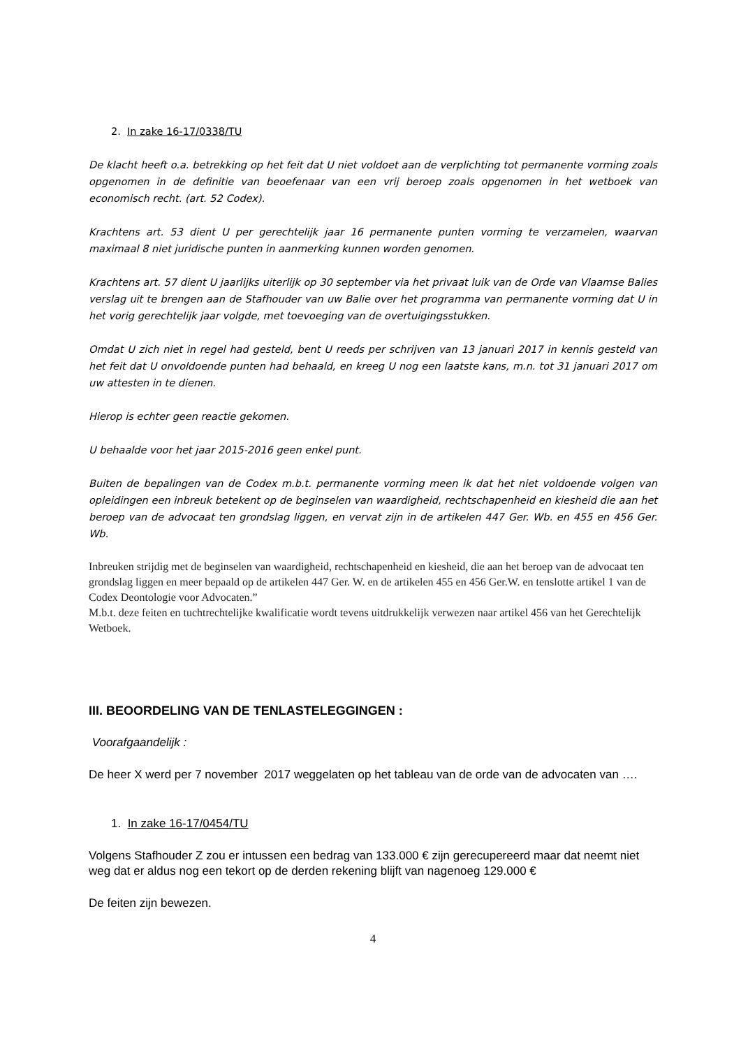2. In zake 16-17/0338/TU
De klacht heeft o.a. betrekking op het feit dat U niet voldoet aan de verplichting tot permanente vorming zoals opgenomen in de definitie van beoefenaar van een vrij beroep zoals opgenomen in het wetboek van economisch recht. (art. 52 Codex).
Krachtens art. 53 dient U per gerechtelijk jaar 16 permanente punten vorming te verzamelen, waarvan maximaal 8 niet juridische punten in aanmerking kunnen worden genomen.
Krachtens art. 57 dient U jaarlijks uiterlijk op 30 september via het privaat luik van de Orde van Vlaamse Balies verslag uit te brengen aan de Stafhouder van uw Balie over het programma van permanente vorming dat U in het vorig gerechtelijk jaar volgde, met toevoeging van de overtuigingsstukken.
Omdat U zich niet in regel had gesteld, bent U reeds per schrijven van 13 januari 2017 in kennis gesteld van het feit dat U onvoldoende punten had behaald, en kreeg U nog een laatste kans, m.n. tot 31 januari 2017 om uw attesten in te dienen.
Hierop is echter geen reactie gekomen.
U behaalde voor het jaar 2015-2016 geen enkel punt.
Buiten de bepalingen van de Codex m.b.t. permanente vorming meen ik dat het niet voldoende volgen van opleidingen een inbreuk betekent op de beginselen van waardigheid, rechtschapenheid en kiesheid die aan het beroep van de advocaat ten grondslag liggen, en vervat zijn in de artikelen 447 Ger. Wb. en 455 en 456 Ger. Wb.
Inbreuken strijdig met de beginselen van waardigheid, rechtschapenheid en kiesheid, die aan het beroep van de advocaat ten grondslag liggen en meer bepaald op de artikelen 447 Ger. W. en de artikelen 455 en 456 Ger.W. en tenslotte artikel 1 van de Codex Deontologie voor Advocaten.”
M.b.t. deze feiten en tuchtrechtelijke kwalificatie wordt tevens uitdrukkelijk verwezen naar artikel 456 van het Gerechtelijk Wetboek.
III. BEOORDELING VAN DE TENLASTELEGGINGEN :
Voorafgaandelijk :
De heer X werd per 7 november 2017 weggelaten op het tableau van de orde van de advocaten van ….
1. In zake 16-17/0454/TU
Volgens Stafhouder Z zou er intussen een bedrag van 133.000 € zijn gerecupereerd maar dat neemt niet weg dat er aldus nog een tekort op de derden rekening blijft van nagenoeg 129.000 €
De feiten zijn bewezen.
4